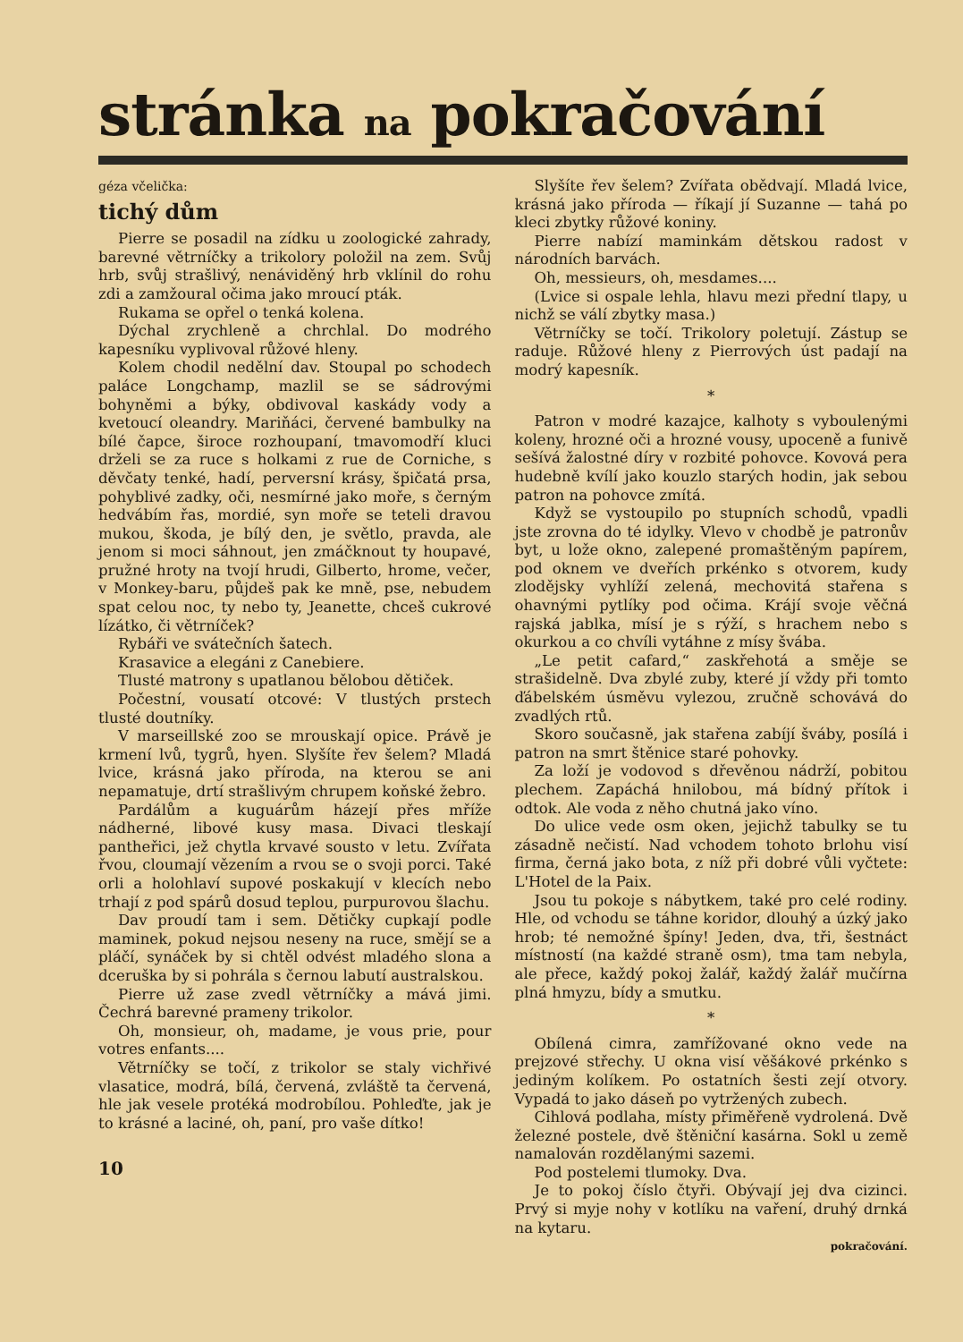stránka na pokračování
géza včelička:
tichý dům
Pierre se posadil na zídku u zoologické zahrady, barevné větrníčky a trikolory položil na zem. Svůj hrb, svůj strašlivý, nenáviděný hrb vklínil do rohu zdi a zamžoural očima jako mroucí pták.
Rukama se opřel o tenká kolena.
Dýchal zrychleně a chrchlal. Do modrého kapesníku vyplivoval růžové hleny.
Kolem chodil nedělní dav. Stoupal po schodech paláce Longchamp, mazlil se se sádrovými bohyněmi a býky, obdivoval kaskády vody a kvetoucí oleandry. Mariňáci, červené bambulky na bílé čapce, široce rozhoupaní, tmavomodří kluci drželi se za ruce s holkami z rue de Corniche, s děvčaty tenké, hadí, perversní krásy, špičatá prsa, pohyblivé zadky, oči, nesmírné jako moře, s černým hedvábím řas, mordié, syn moře se teteli dravou mukou, škoda, je bílý den, je světlo, pravda, ale jenom si moci sáhnout, jen zmáčknout ty houpavé, pružné hroty na tvojí hrudi, Gilberto, hrome, večer, v Monkey-baru, půjdeš pak ke mně, pse, nebudem spat celou noc, ty nebo ty, Jeanette, chceš cukrové lízátko, či větrníček?
Rybáři ve svátečních šatech.
Krasavice a elegáni z Canebiere.
Tlusté matrony s upatlanou bělobou dětiček.
Počestní, vousatí otcové: V tlustých prstech tlusté doutníky.
V marseillské zoo se mrouskají opice. Právě je krmení lvů, tygrů, hyen. Slyšíte řev šelem? Mladá lvice, krásná jako příroda, na kterou se ani nepamatuje, drtí strašlivým chrupem koňské žebro.
Pardálům a kuguárům házejí přes mříže nádherné, libové kusy masa. Divaci tleskají pantheřici, jež chytla krvavé sousto v letu. Zvířata řvou, cloumají vězením a rvou se o svoji porci. Také orli a holohlaví supové poskakují v klecích nebo trhají z pod spárů dosud teplou, purpurovou šlachu.
Dav proudí tam i sem. Dětičky cupkají podle maminek, pokud nejsou neseny na ruce, smějí se a pláčí, synáček by si chtěl odvést mladého slona a dceruška by si pohrála s černou labutí australskou.
Pierre už zase zvedl větrníčky a mává jimi. Čechrá barevné prameny trikolor.
Oh, monsieur, oh, madame, je vous prie, pour votres enfants....
Větrníčky se točí, z trikolor se staly vichřivé vlasatice, modrá, bílá, červená, zvláště ta červená, hle jak vesele protéká modrobílou. Pohleďte, jak je to krásné a laciné, oh, paní, pro vaše dítko!
10
Slyšíte řev šelem? Zvířata obědvají. Mladá lvice, krásná jako příroda — říkají jí Suzanne — tahá po kleci zbytky růžové koniny.
Pierre nabízí maminkám dětskou radost v národních barvách.
Oh, messieurs, oh, mesdames....
(Lvice si ospale lehla, hlavu mezi přední tlapy, u nichž se válí zbytky masa.)
Větrníčky se točí. Trikolory poletují. Zástup se raduje. Růžové hleny z Pierrových úst padají na modrý kapesník.
*
Patron v modré kazajce, kalhoty s vyboulenými koleny, hrozné oči a hrozné vousy, upoceně a funivě sešívá žalostné díry v rozbité pohovce. Kovová pera hudebně kvílí jako kouzlo starých hodin, jak sebou patron na pohovce zmítá.
Když se vystoupilo po stupních schodů, vpadli jste zrovna do té idylky. Vlevo v chodbě je patronův byt, u lože okno, zalepené promaštěným papírem, pod oknem ve dveřích prkénko s otvorem, kudy zlodějsky vyhlíží zelená, mechovitá stařena s ohavnými pytlíky pod očima. Krájí svoje věčná rajská jablka, mísí je s rýží, s hrachem nebo s okurkou a co chvíli vytáhne z mísy švába.
„Le petit cafard,“ zaskřehotá a směje se strašidelně. Dva zbylé zuby, které jí vždy při tomto ďábelském úsměvu vylezou, zručně schovává do zvadlých rtů.
Skoro současně, jak stařena zabíjí šváby, posílá i patron na smrt štěnice staré pohovky.
Za loží je vodovod s dřevěnou nádrží, pobitou plechem. Zapáchá hnilobou, má bídný přítok i odtok. Ale voda z něho chutná jako víno.
Do ulice vede osm oken, jejichž tabulky se tu zásadně nečistí. Nad vchodem tohoto brlohu visí firma, černá jako bota, z níž při dobré vůli vyčtete: L'Hotel de la Paix.
Jsou tu pokoje s nábytkem, také pro celé rodiny. Hle, od vchodu se táhne koridor, dlouhý a úzký jako hrob; té nemožné špíny! Jeden, dva, tři, šestnáct místností (na každé straně osm), tma tam nebyla, ale přece, každý pokoj žalář, každý žalář mučírna plná hmyzu, bídy a smutku.
*
Obílená cimra, zamřížované okno vede na prejzové střechy. U okna visí věšákové prkénko s jediným kolíkem. Po ostatních šesti zejí otvory. Vypadá to jako dáseň po vytržených zubech.
Cihlová podlaha, místy přiměřeně vydrolená. Dvě železné postele, dvě štěniční kasárna. Sokl u země namalován rozdělanými sazemi.
Pod postelemi tlumoky. Dva.
Je to pokoj číslo čtyři. Obývají jej dva cizinci. Prvý si myje nohy v kotlíku na vaření, druhý drnká na kytaru.
pokračování.